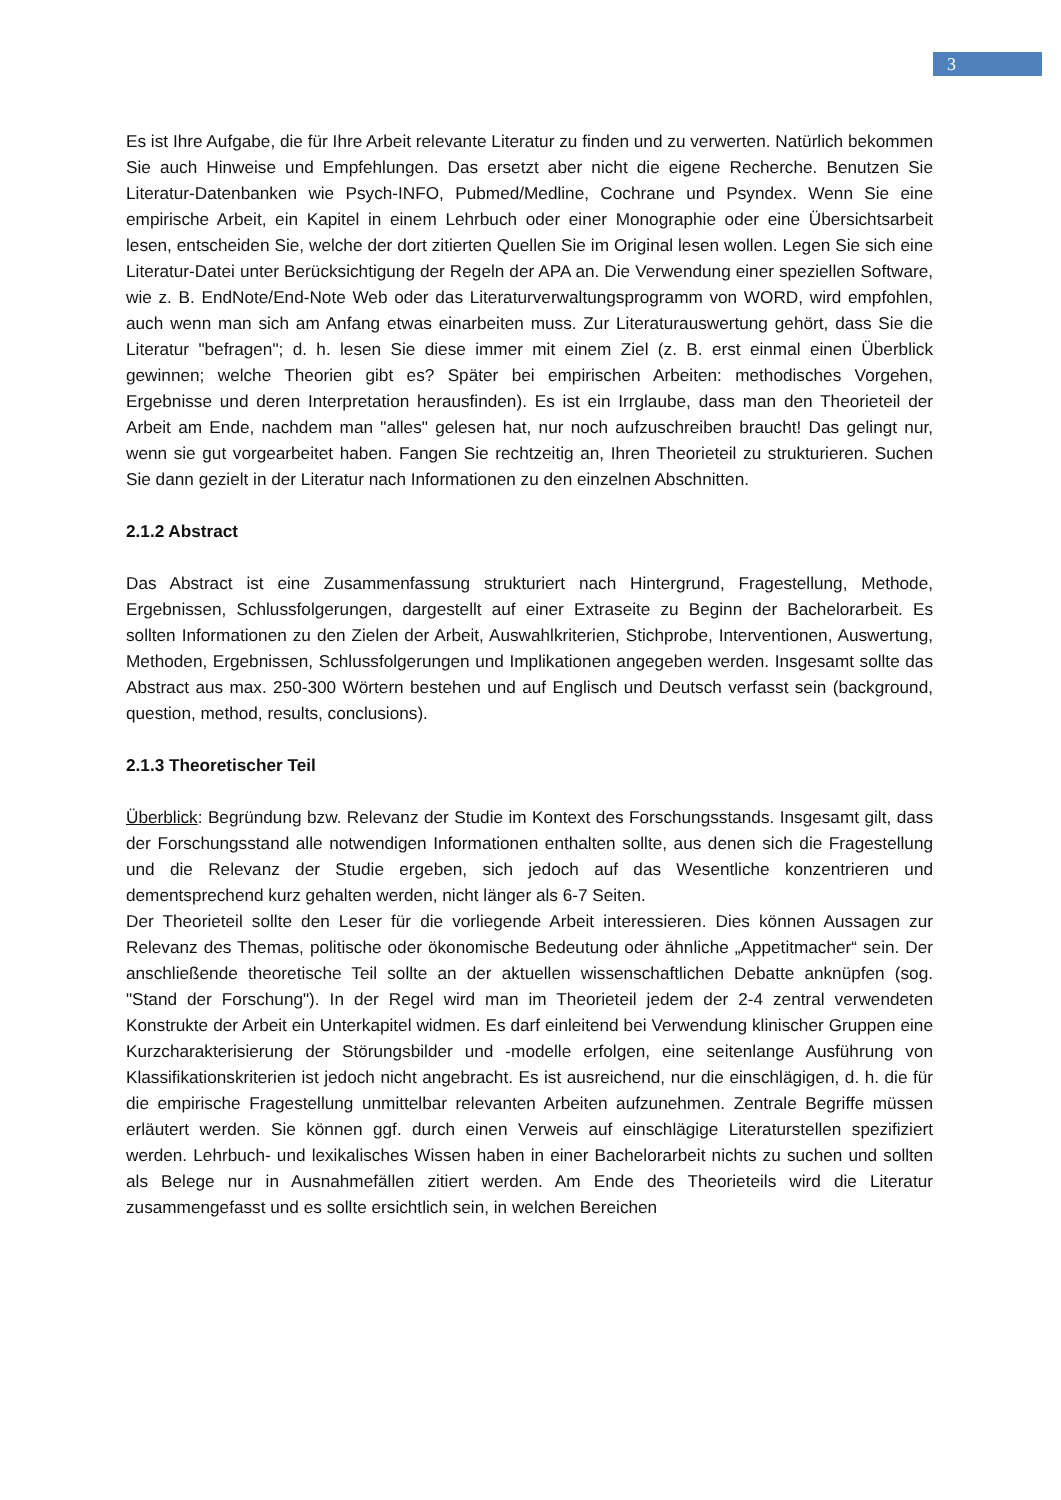3
Es ist Ihre Aufgabe, die für Ihre Arbeit relevante Literatur zu finden und zu verwerten. Natürlich bekommen Sie auch Hinweise und Empfehlungen. Das ersetzt aber nicht die eigene Recherche. Benutzen Sie Literatur-Datenbanken wie Psych-INFO, Pubmed/Medline, Cochrane und Psyndex. Wenn Sie eine empirische Arbeit, ein Kapitel in einem Lehrbuch oder einer Monographie oder eine Übersichtsarbeit lesen, entscheiden Sie, welche der dort zitierten Quellen Sie im Original lesen wollen. Legen Sie sich eine Literatur-Datei unter Berücksichtigung der Regeln der APA an. Die Verwendung einer speziellen Software, wie z. B. EndNote/End-Note Web oder das Literaturverwaltungsprogramm von WORD, wird empfohlen, auch wenn man sich am Anfang etwas einarbeiten muss. Zur Literaturauswertung gehört, dass Sie die Literatur "befragen"; d. h. lesen Sie diese immer mit einem Ziel (z. B. erst einmal einen Überblick gewinnen; welche Theorien gibt es? Später bei empirischen Arbeiten: methodisches Vorgehen, Ergebnisse und deren Interpretation herausfinden). Es ist ein Irrglaube, dass man den Theorieteil der Arbeit am Ende, nachdem man "alles" gelesen hat, nur noch aufzuschreiben braucht! Das gelingt nur, wenn sie gut vorgearbeitet haben. Fangen Sie rechtzeitig an, Ihren Theorieteil zu strukturieren. Suchen Sie dann gezielt in der Literatur nach Informationen zu den einzelnen Abschnitten.
2.1.2 Abstract
Das Abstract ist eine Zusammenfassung strukturiert nach Hintergrund, Fragestellung, Methode, Ergebnissen, Schlussfolgerungen, dargestellt auf einer Extraseite zu Beginn der Bachelorarbeit. Es sollten Informationen zu den Zielen der Arbeit, Auswahlkriterien, Stichprobe, Interventionen, Auswertung, Methoden, Ergebnissen, Schlussfolgerungen und Implikationen angegeben werden. Insgesamt sollte das Abstract aus max. 250-300 Wörtern bestehen und auf Englisch und Deutsch verfasst sein (background, question, method, results, conclusions).
2.1.3 Theoretischer Teil
Überblick: Begründung bzw. Relevanz der Studie im Kontext des Forschungsstands. Insgesamt gilt, dass der Forschungsstand alle notwendigen Informationen enthalten sollte, aus denen sich die Fragestellung und die Relevanz der Studie ergeben, sich jedoch auf das Wesentliche konzentrieren und dementsprechend kurz gehalten werden, nicht länger als 6-7 Seiten.
Der Theorieteil sollte den Leser für die vorliegende Arbeit interessieren. Dies können Aussagen zur Relevanz des Themas, politische oder ökonomische Bedeutung oder ähnliche „Appetitmacher“ sein. Der anschließende theoretische Teil sollte an der aktuellen wissenschaftlichen Debatte anknüpfen (sog. "Stand der Forschung"). In der Regel wird man im Theorieteil jedem der 2-4 zentral verwendeten Konstrukte der Arbeit ein Unterkapitel widmen. Es darf einleitend bei Verwendung klinischer Gruppen eine Kurzcharakterisierung der Störungsbilder und -modelle erfolgen, eine seitenlange Ausführung von Klassifikationskriterien ist jedoch nicht angebracht. Es ist ausreichend, nur die einschlägigen, d. h. die für die empirische Fragestellung unmittelbar relevanten Arbeiten aufzunehmen. Zentrale Begriffe müssen erläutert werden. Sie können ggf. durch einen Verweis auf einschlägige Literaturstellen spezifiziert werden. Lehrbuch- und lexikalisches Wissen haben in einer Bachelorarbeit nichts zu suchen und sollten als Belege nur in Ausnahmefällen zitiert werden. Am Ende des Theorieteils wird die Literatur zusammengefasst und es sollte ersichtlich sein, in welchen Bereichen